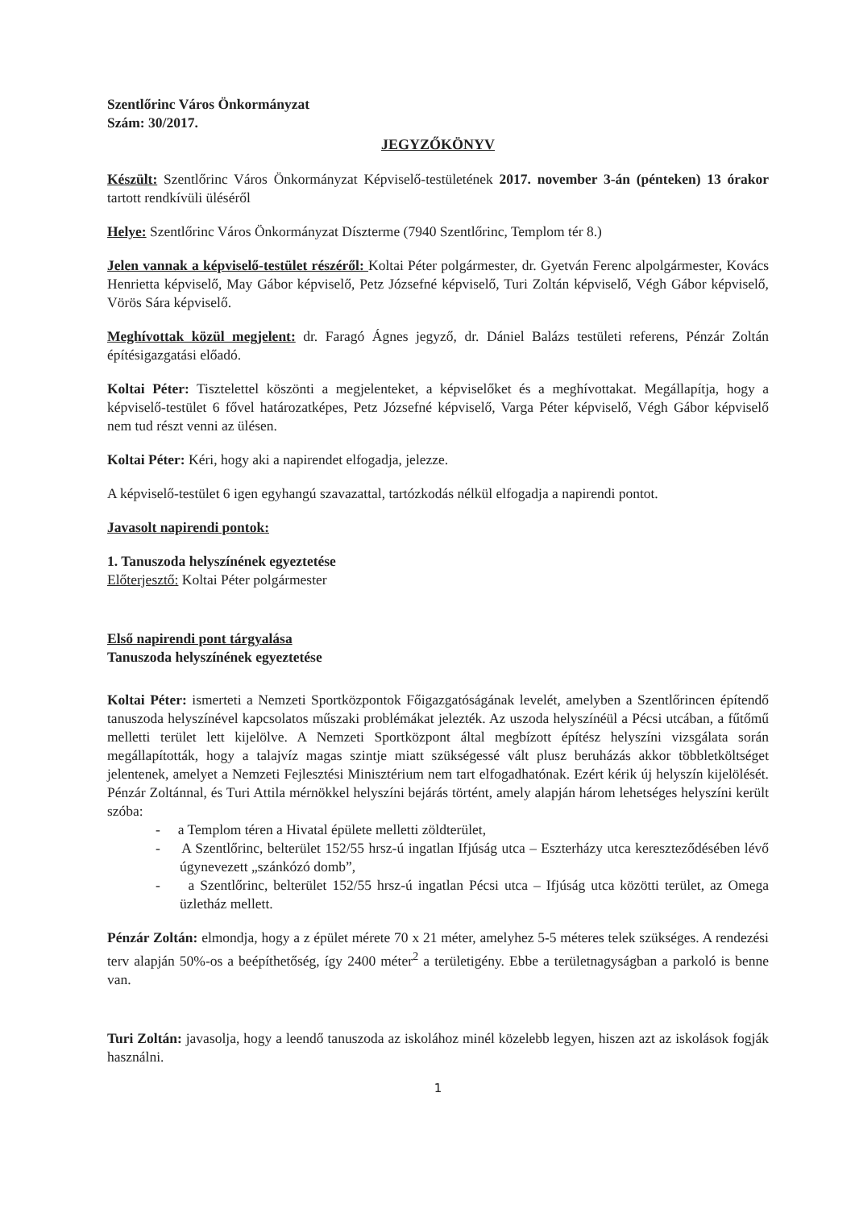Szentlőrinc Város Önkormányzat
Szám: 30/2017.
JEGYZŐKÖNYV
Készült: Szentlőrinc Város Önkormányzat Képviselő-testületének 2017. november 3-án (pénteken) 13 órakor tartott rendkívüli üléséről
Helye: Szentlőrinc Város Önkormányzat Díszterme (7940 Szentlőrinc, Templom tér 8.)
Jelen vannak a képviselő-testület részéről: Koltai Péter polgármester, dr. Gyetván Ferenc alpolgármester, Kovács Henrietta képviselő, May Gábor képviselő, Petz Józsefné képviselő, Turi Zoltán képviselő, Végh Gábor képviselő, Vörös Sára képviselő.
Meghívottak közül megjelent: dr. Faragó Ágnes jegyző, dr. Dániel Balázs testületi referens, Pénzár Zoltán építésigazgatási előadó.
Koltai Péter: Tisztelettel köszönti a megjelenteket, a képviselőket és a meghívottakat. Megállapítja, hogy a képviselő-testület 6 fővel határozatképes, Petz Józsefné képviselő, Varga Péter képviselő, Végh Gábor képviselő nem tud részt venni az ülésen.
Koltai Péter: Kéri, hogy aki a napirendet elfogadja, jelezze.
A képviselő-testület 6 igen egyhangú szavazattal, tartózkodás nélkül elfogadja a napirendi pontot.
Javasolt napirendi pontok:
1. Tanuszoda helyszínének egyeztetése
Előterjesztő: Koltai Péter polgármester
Első napirendi pont tárgyalása
Tanuszoda helyszínének egyeztetése
Koltai Péter: ismerteti a Nemzeti Sportközpontok Főigazgatóságának levelét, amelyben a Szentlőrincen építendő tanuszoda helyszínével kapcsolatos műszaki problémákat jelezték. Az uszoda helyszínéül a Pécsi utcában, a fűtőmű melletti terület lett kijelölve. A Nemzeti Sportközpont által megbízott építész helyszíni vizsgálata során megállapították, hogy a talajvíz magas szintje miatt szükségessé vált plusz beruházás akkor többletköltséget jelentenek, amelyet a Nemzeti Fejlesztési Minisztérium nem tart elfogadhatónak. Ezért kérik új helyszín kijelölését. Pénzár Zoltánnal, és Turi Attila mérnökkel helyszíni bejárás történt, amely alapján három lehetséges helyszíni került szóba:
- a Templom téren a Hivatal épülete melletti zöldterület,
- A Szentlőrinc, belterület 152/55 hrsz-ú ingatlan Ifjúság utca – Eszterházy utca kereszteződésében lévő úgynevezett „szánkózó domb”,
- a Szentlőrinc, belterület 152/55 hrsz-ú ingatlan Pécsi utca – Ifjúság utca közötti terület, az Omega üzletház mellett.
Pénzár Zoltán: elmondja, hogy a z épület mérete 70 x 21 méter, amelyhez 5-5 méteres telek szükséges. A rendezési terv alapján 50%-os a beépíthetőség, így 2400 méter<sup>2</sup> a területigény. Ebbe a területnagyságban a parkoló is benne van.
Turi Zoltán: javasolja, hogy a leendő tanuszoda az iskolához minél közelebb legyen, hiszen azt az iskolások fogják használni.
1